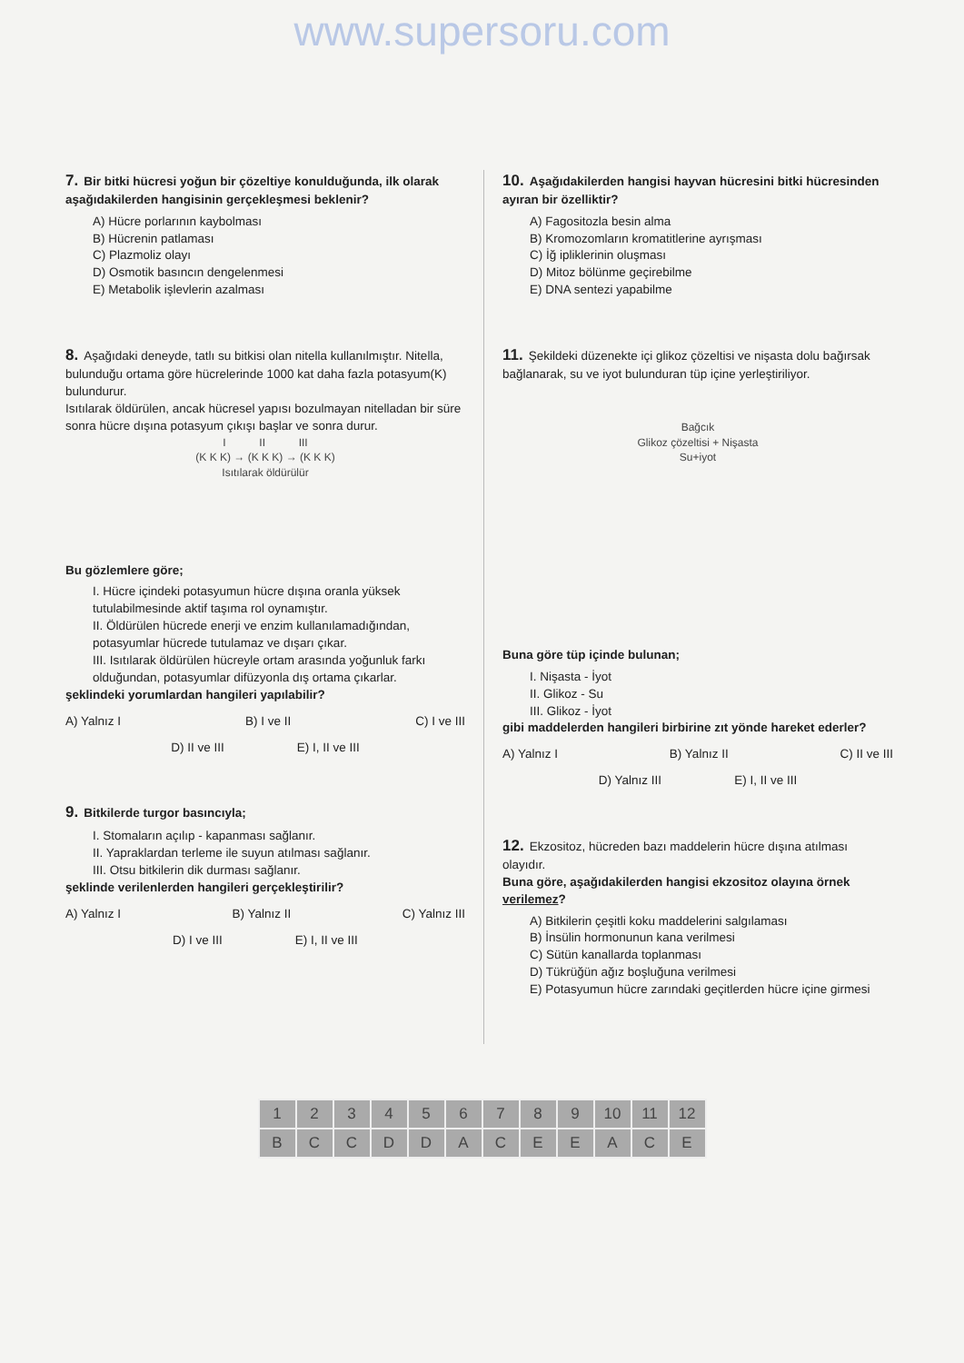www.supersoru.com
7. Bir bitki hücresi yoğun bir çözeltiye konulduğunda, ilk olarak aşağıdakilerden hangisinin gerçekleşmesi beklenir?
A) Hücre porlarının kaybolması
B) Hücrenin patlaması
C) Plazmoliz olayı
D) Osmotik basıncın dengelenmesi
E) Metabolik işlevlerin azalması
8. Aşağıdaki deneyde, tatlı su bitkisi olan nitella kullanılmıştır. Nitella, bulunduğu ortama göre hücrelerinde 1000 kat daha fazla potasyum(K) bulundurur.
Isıtılarak öldürülen, ancak hücresel yapısı bozulmayan nitelladan bir süre sonra hücre dışına potasyum çıkışı başlar ve sonra durur.
I II III
(K K K) → (K K K) → (K K K)
Isıtılarak öldürülür
Bu gözlemlere göre;
I. Hücre içindeki potasyumun hücre dışına oranla yüksek tutulabilmesinde aktif taşıma rol oynamıştır.
II. Öldürülen hücrede enerji ve enzim kullanılamadığından, potasyumlar hücrede tutulamaz ve dışarı çıkar.
III. Isıtılarak öldürülen hücreyle ortam arasında yoğunluk farkı olduğundan, potasyumlar difüzyonla dış ortama çıkarlar.
şeklindeki yorumlardan hangileri yapılabilir?
A) Yalnız I B) I ve II C) I ve III
D) II ve III E) I, II ve III
9. Bitkilerde turgor basıncıyla;
I. Stomaların açılıp - kapanması sağlanır.
II. Yapraklardan terleme ile suyun atılması sağlanır.
III. Otsu bitkilerin dik durması sağlanır.
şeklinde verilenlerden hangileri gerçekleştirilir?
A) Yalnız I B) Yalnız II C) Yalnız III
D) I ve III E) I, II ve III
10. Aşağıdakilerden hangisi hayvan hücresini bitki hücresinden ayıran bir özelliktir?
A) Fagositozla besin alma
B) Kromozomların kromatitlerine ayrışması
C) İğ ipliklerinin oluşması
D) Mitoz bölünme geçirebilme
E) DNA sentezi yapabilme
11. Şekildeki düzenekte içi glikoz çözeltisi ve nişasta dolu bağırsak bağlanarak, su ve iyot bulunduran tüp içine yerleştiriliyor.
Bağcık
Glikoz çözeltisi + Nişasta
Su+iyot
Buna göre tüp içinde bulunan;
I. Nişasta - İyot
II. Glikoz - Su
III. Glikoz - İyot
gibi maddelerden hangileri birbirine zıt yönde hareket ederler?
A) Yalnız I B) Yalnız II C) II ve III
D) Yalnız III E) I, II ve III
12. Ekzositoz, hücreden bazı maddelerin hücre dışına atılması olayıdır.
Buna göre, aşağıdakilerden hangisi ekzositoz olayına örnek verilemez?
A) Bitkilerin çeşitli koku maddelerini salgılaması
B) İnsülin hormonunun kana verilmesi
C) Sütün kanallarda toplanması
D) Tükrüğün ağız boşluğuna verilmesi
E) Potasyumun hücre zarındaki geçitlerden hücre içine girmesi
| 1 | 2 | 3 | 4 | 5 | 6 | 7 | 8 | 9 | 10 | 11 | 12 |
| B | C | C | D | D | A | C | E | E | A | C | E |